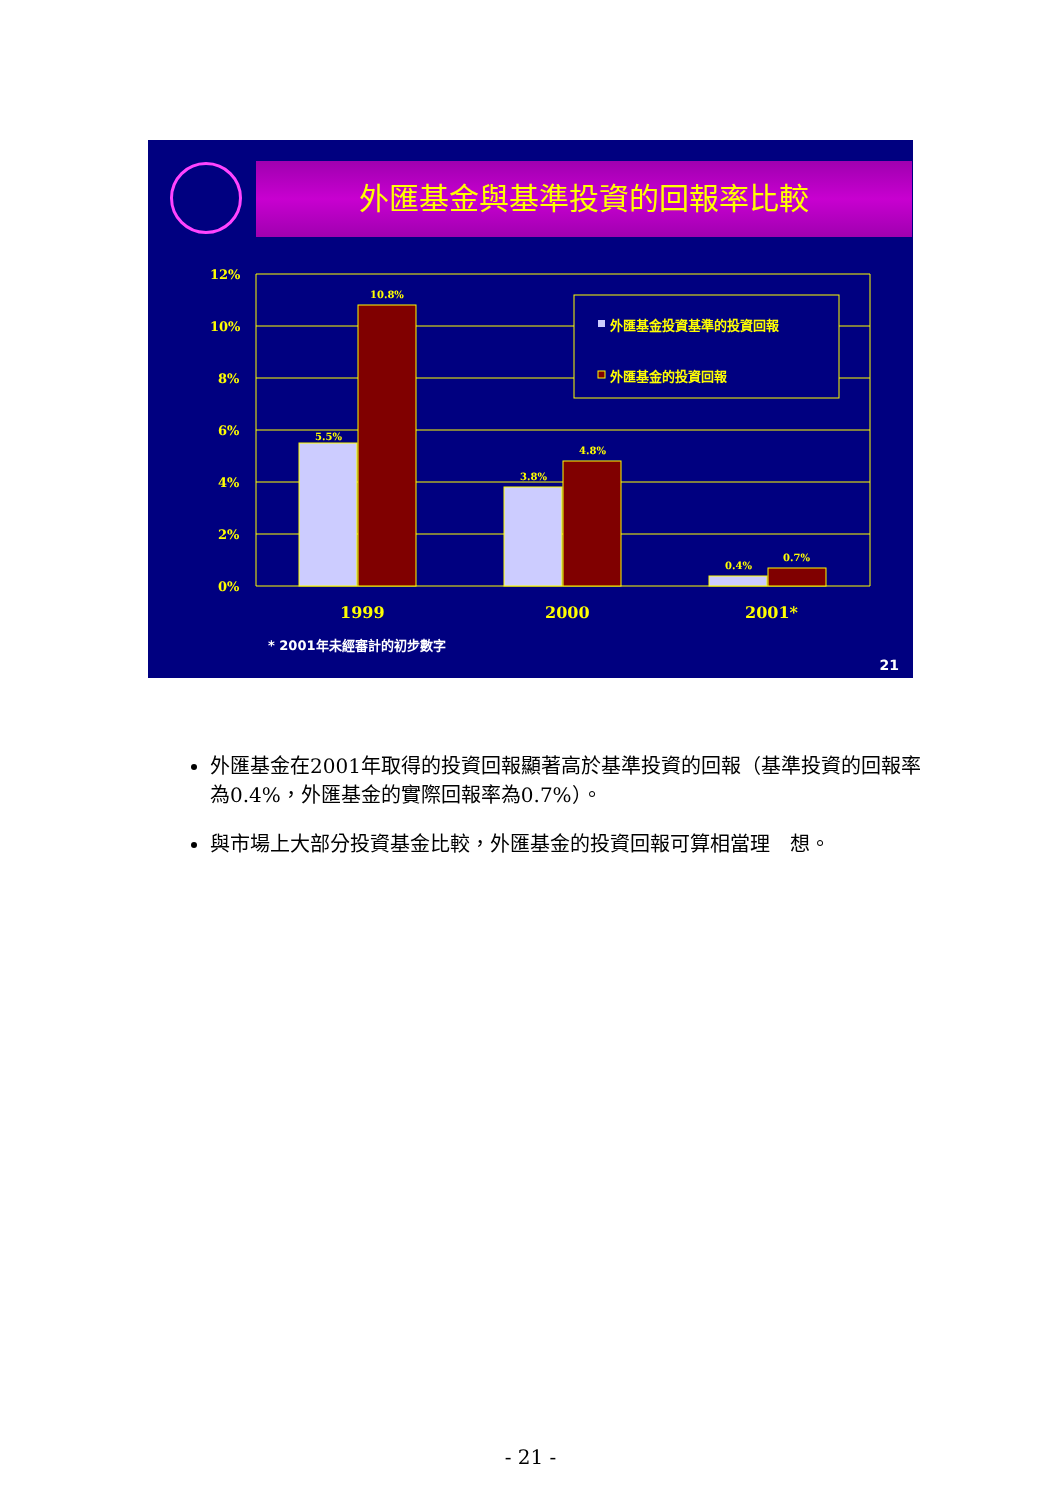外匯基金與基準投資的回報率比較
12%
10%
8%
6%
4%
2%
0%
5.5%
10.8%
3.8%
4.8%
0.4%
0.7%
1999
2000
2001*
外匯基金投資基準的投資回報
外匯基金的投資回報
* 2001年未經審計的初步數字
21
外匯基金在2001年取得的投資回報顯著高於基準投資的回報（基準投資的回報率為0.4%，外匯基金的實際回報率為0.7%）。
與市場上大部分投資基金比較，外匯基金的投資回報可算相當理　想。
- 21 -